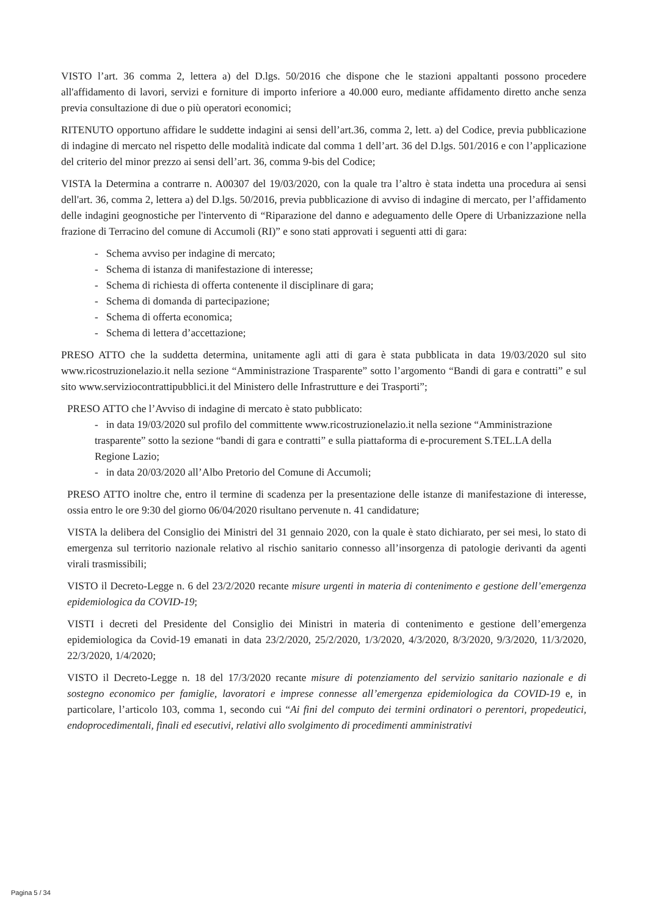VISTO l’art. 36 comma 2, lettera a) del D.lgs. 50/2016 che dispone che le stazioni appaltanti possono procedere all'affidamento di lavori, servizi e forniture di importo inferiore a 40.000 euro, mediante affidamento diretto anche senza previa consultazione di due o più operatori economici;
RITENUTO opportuno affidare le suddette indagini ai sensi dell’art.36, comma 2, lett. a) del Codice, previa pubblicazione di indagine di mercato nel rispetto delle modalità indicate dal comma 1 dell’art. 36 del D.lgs. 501/2016 e con l’applicazione del criterio del minor prezzo ai sensi dell’art. 36, comma 9-bis del Codice;
VISTA la Determina a contrarre n. A00307 del 19/03/2020, con la quale tra l’altro è stata indetta una procedura ai sensi dell'art. 36, comma 2, lettera a) del D.lgs. 50/2016, previa pubblicazione di avviso di indagine di mercato, per l’affidamento delle indagini geognostiche per l'intervento di “Riparazione del danno e adeguamento delle Opere di Urbanizzazione nella frazione di Terracino del comune di Accumoli (RI)” e sono stati approvati i seguenti atti di gara:
- Schema avviso per indagine di mercato;
- Schema di istanza di manifestazione di interesse;
- Schema di richiesta di offerta contenente il disciplinare di gara;
- Schema di domanda di partecipazione;
- Schema di offerta economica;
- Schema di lettera d’accettazione;
PRESO ATTO che la suddetta determina, unitamente agli atti di gara è stata pubblicata in data 19/03/2020 sul sito www.ricostruzionelazio.it nella sezione “Amministrazione Trasparente” sotto l’argomento “Bandi di gara e contratti” e sul sito www.serviziocontrattipubblici.it del Ministero delle Infrastrutture e dei Trasporti”;
PRESO ATTO che l’Avviso di indagine di mercato è stato pubblicato:
- in data 19/03/2020 sul profilo del committente www.ricostruzionelazio.it nella sezione “Amministrazione trasparente” sotto la sezione “bandi di gara e contratti” e sulla piattaforma di e-procurement S.TEL.LA della Regione Lazio;
- in data 20/03/2020 all’Albo Pretorio del Comune di Accumoli;
PRESO ATTO inoltre che, entro il termine di scadenza per la presentazione delle istanze di manifestazione di interesse, ossia entro le ore 9:30 del giorno 06/04/2020 risultano pervenute n. 41 candidature;
VISTA la delibera del Consiglio dei Ministri del 31 gennaio 2020, con la quale è stato dichiarato, per sei mesi, lo stato di emergenza sul territorio nazionale relativo al rischio sanitario connesso all’insorgenza di patologie derivanti da agenti virali trasmissibili;
VISTO il Decreto-Legge n. 6 del 23/2/2020 recante misure urgenti in materia di contenimento e gestione dell’emergenza epidemiologica da COVID-19;
VISTI i decreti del Presidente del Consiglio dei Ministri in materia di contenimento e gestione dell’emergenza epidemiologica da Covid-19 emanati in data 23/2/2020, 25/2/2020, 1/3/2020, 4/3/2020, 8/3/2020, 9/3/2020, 11/3/2020, 22/3/2020, 1/4/2020;
VISTO il Decreto-Legge n. 18 del 17/3/2020 recante misure di potenziamento del servizio sanitario nazionale e di sostegno economico per famiglie, lavoratori e imprese connesse all’emergenza epidemiologica da COVID-19 e, in particolare, l’articolo 103, comma 1, secondo cui “Ai fini del computo dei termini ordinatori o perentori, propedeutici, endoprocedimentali, finali ed esecutivi, relativi allo svolgimento di procedimenti amministrativi
Pagina 5 / 34